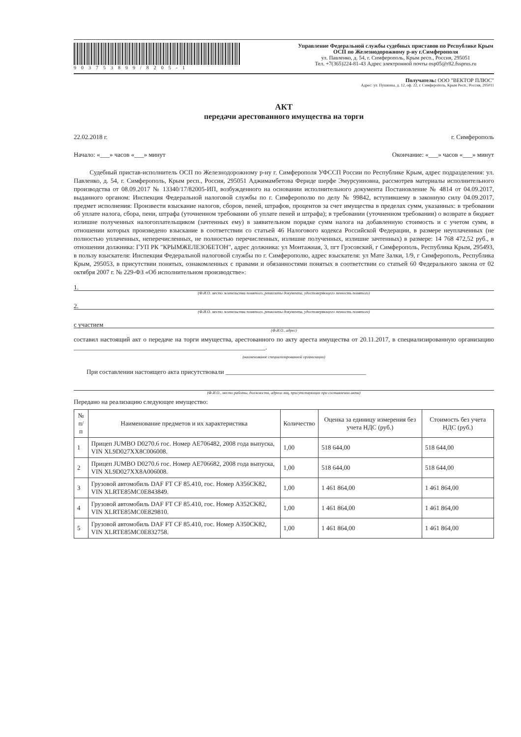903753899/8205-1
Управление Федеральной службы судебных приставов по Республике Крым
ОСП по Железнодорожному р-ну г.Симферополя
ул. Павленко, д. 54, г. Симферополь, Крым респ., Россия, 295051
Тел. +7(365)224-81-43 Адрес электронной почты osp05@r82.fssprus.ru
Получатель: ООО "ВЕКТОР ПЛЮС"
Адрес: ул. Пушкина, д. 12, оф. 22, г. Симферополь, Крым Респ., Россия, 295011
АКТ
передачи арестованного имущества на торги
22.02.2018 г. г. Симферополь
Начало: «___» часов «___» минут Окончание: «___» часов «___» минут
Судебный пристав-исполнитель ОСП по Железнодорожному р-ну г. Симферополя УФССП России по Республике Крым, адрес подразделения: ул. Павленко, д. 54, г. Симферополь, Крым респ., Россия, 295051 Аджимамбетова Фериде шерфе Эмурсуиновна, рассмотрев материалы исполнительного производства от 08.09.2017 № 13340/17/82005-ИП, возбужденного на основании исполнительного документа Постановление № 4814 от 04.09.2017, выданного органом: Инспекция Федеральной налоговой службы по г. Симферополю по делу № 99842, вступившему в законную силу 04.09.2017, предмет исполнения: Произвести взыскание налогов, сборов, пеней, штрафов, процентов за счет имущества в пределах сумм, указанных: в требовании об уплате налога, сбора, пени, штрафа (уточненном требовании об уплате пеней и штрафа); в требовании (уточненном требовании) о возврате в бюджет излишне полученных налогоплательщиком (зачтенных ему) в заявительном порядке сумм налога на добавленную стоимость и с учетом сумм, в отношении которых произведено взыскание в соответствии со статьей 46 Налогового кодекса Российской Федерации, в размере неуплаченных (не полностью уплаченных, неперечисленных, не полностью перечисленных, излишне полученных, излишне зачтенных) в размере: 14 768 472,52 руб., в отношении должника: ГУП РК "КРЫМЖЕЛЕЗОБЕТОН", адрес должника: ул Монтажная, 3, пгт Грэсовский, г Симферополь, Республика Крым, 295493, в пользу взыскателя: Инспекция Федеральной налоговой службы по г. Симферополю, адрес взыскателя: ул Мате Залки, 1/9, г Симферополь, Республика Крым, 295053, в присутствии понятых, ознакомленных с правами и обязанностями понятых в соответствии со статьей 60 Федерального закона от 02 октября 2007 г. № 229-ФЗ «Об исполнительном производстве»:
1.
(Ф.И.О. место жительства понятого, реквизиты документа, удостоверяющего личность понятого)
2.
(Ф.И.О. место жительства понятого, реквизиты документа, удостоверяющего личность понятого)
с участием
(Ф.И.О., адрес)
составил настоящий акт о передаче на торги имущества, арестованного по акту ареста имущества от 20.11.2017, в специализированную организацию ____________________________________________________________.
(наименование специализированной организации)
При составлении настоящего акта присутствовали ____________________________________________
(Ф.И.О., место работы, должности, адреса лиц, присутствующих при составлении акта)
Передано на реализацию следующее имущество:
| № п/п | Наименование предметов и их характеристика | Количество | Оценка за единицу измерения без учета НДС (руб.) | Стоимость без учета НДС (руб.) |
| --- | --- | --- | --- | --- |
| 1 | Прицеп JUMBO D0270.6 гос. Номер AE706482, 2008 года выпуска, VIN XL9D027XX8C006008. | 1,00 | 518 644,00 | 518 644,00 |
| 2 | Прицеп JUMBO D0270.6 гос. Номер AE706682, 2008 года выпуска, VIN XL9D027XX8A006008. | 1,00 | 518 644,00 | 518 644,00 |
| 3 | Грузовой автомобиль DAF FT CF 85.410, гос. Номер A356CK82, VIN XLRTE85MC0E843849. | 1,00 | 1 461 864,00 | 1 461 864,00 |
| 4 | Грузовой автомобиль DAF FT CF 85.410, гос. Номер A352CK82, VIN XLRTE85MC0E829810. | 1,00 | 1 461 864,00 | 1 461 864,00 |
| 5 | Грузовой автомобиль DAF FT CF 85.410, гос. Номер A350CK82, VIN XLRTE85MC0E832758. | 1,00 | 1 461 864,00 | 1 461 864,00 |